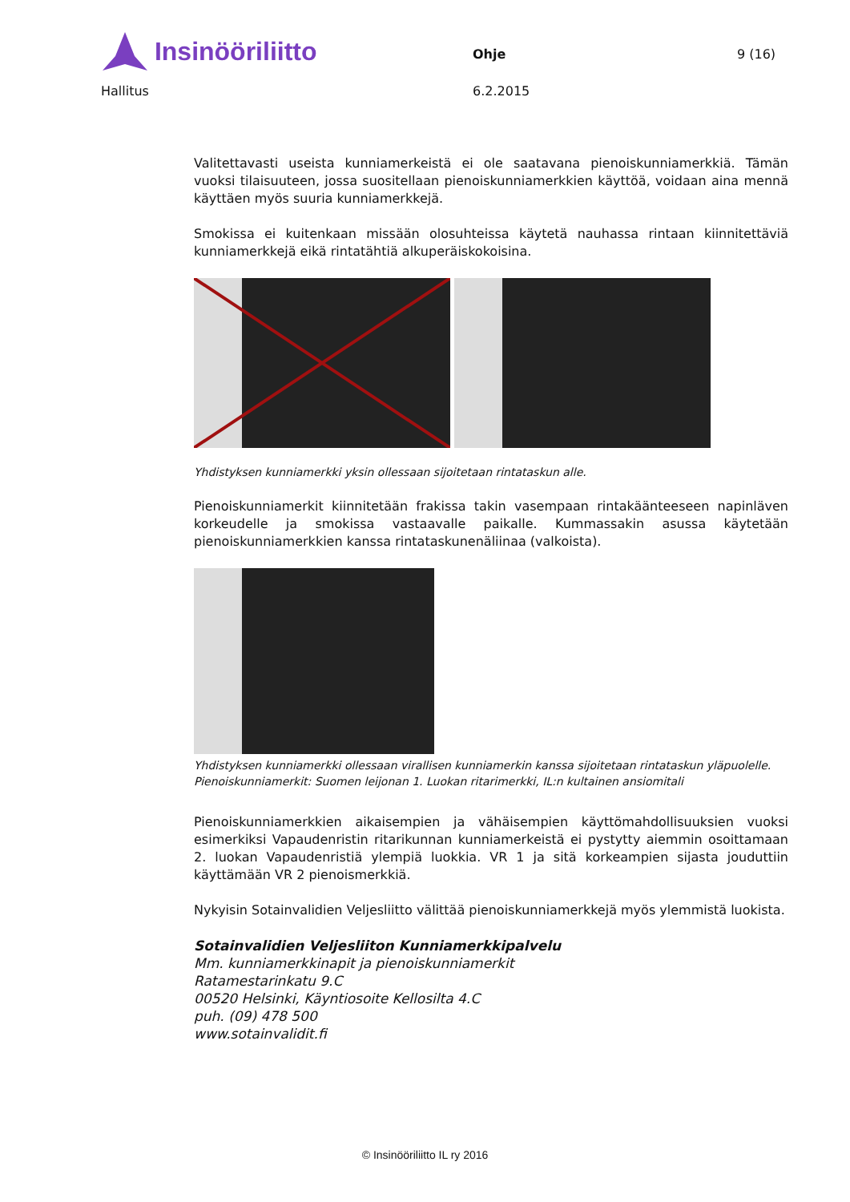Insinööriliitto Ohje 9 (16)
Hallitus 6.2.2015
Valitettavasti useista kunniamerkeistä ei ole saatavana pienoiskunniamerkkiä. Tämän vuoksi tilaisuuteen, jossa suositellaan pienoiskunniamerkkien käyttöä, voidaan aina mennä käyttäen myös suuria kunniamerkkejä.
Smokissa ei kuitenkaan missään olosuhteissa käytetä nauhassa rintaan kiinnitettäviä kunniamerkkejä eikä rintatähtiä alkuperäiskokoisina.
Yhdistyksen kunniamerkki yksin ollessaan sijoitetaan rintataskun alle.
Pienoiskunniamerkit kiinnitetään frakissa takin vasempaan rintakäänteeseen napinläven korkeudelle ja smokissa vastaavalle paikalle. Kummassakin asussa käytetään pienoiskunniamerkkien kanssa rintataskunenäliinaa (valkoista).
Yhdistyksen kunniamerkki ollessaan virallisen kunniamerkin kanssa sijoitetaan rintataskun yläpuolelle.
Pienoiskunniamerkit: Suomen leijonan 1. Luokan ritarimerkki, IL:n kultainen ansiomitali
Pienoiskunniamerkkien aikaisempien ja vähäisempien käyttömahdollisuuksien vuoksi esimerkiksi Vapaudenristin ritarikunnan kunniamerkeistä ei pystytty aiemmin osoittamaan 2. luokan Vapaudenristiä ylempiä luokkia. VR 1 ja sitä korkeampien sijasta jouduttiin käyttämään VR 2 pienoismerkkiä.
Nykyisin Sotainvalidien Veljesliitto välittää pienoiskunniamerkkejä myös ylemmistä luokista.
Sotainvalidien Veljesliiton Kunniamerkkipalvelu
Mm. kunniamerkkinapit ja pienoiskunniamerkit
Ratamestarinkatu 9.C
00520 Helsinki, Käyntiosoite Kellosilta 4.C
puh. (09) 478 500
www.sotainvalidit.fi
© Insinööriliitto IL ry 2016